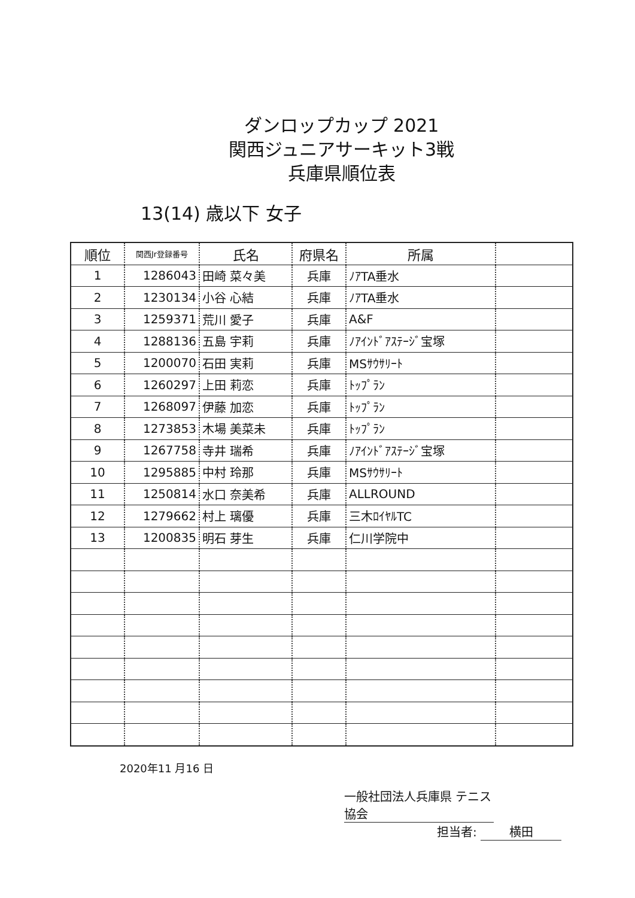ダンロップカップ 2021
関西ジュニアサーキット3戦
兵庫県順位表
13(14) 歳以下 女子
| 順位 | 関西Jr登録番号 | 氏名 | 府県名 | 所属 | |
| --- | --- | --- | --- | --- | --- |
| 1 | 1286043 | 田崎 菜々美 | 兵庫 | ﾉｱTA垂水 | |
| 2 | 1230134 | 小谷 心結 | 兵庫 | ﾉｱTA垂水 | |
| 3 | 1259371 | 荒川 愛子 | 兵庫 | A&F | |
| 4 | 1288136 | 五島 宇莉 | 兵庫 | ﾉｱｲﾝﾄﾞｱｽﾃｰｼﾞ宝塚 | |
| 5 | 1200070 | 石田 実莉 | 兵庫 | MSｻｳｻﾘｰﾄ | |
| 6 | 1260297 | 上田 莉恋 | 兵庫 | ﾄｯﾌﾟﾗﾝ | |
| 7 | 1268097 | 伊藤 加恋 | 兵庫 | ﾄｯﾌﾟﾗﾝ | |
| 8 | 1273853 | 木場 美菜未 | 兵庫 | ﾄｯﾌﾟﾗﾝ | |
| 9 | 1267758 | 寺井 瑞希 | 兵庫 | ﾉｱｲﾝﾄﾞｱｽﾃｰｼﾞ宝塚 | |
| 10 | 1295885 | 中村 玲那 | 兵庫 | MSｻｳｻﾘｰﾄ | |
| 11 | 1250814 | 水口 奈美希 | 兵庫 | ALLROUND | |
| 12 | 1279662 | 村上 璃優 | 兵庫 | 三木ﾛｲﾔﾙTC | |
| 13 | 1200835 | 明石 芽生 | 兵庫 | 仁川学院中 | |
2020年11 月16 日
一般社団法人兵庫県 テニス協会
担当者: 横田